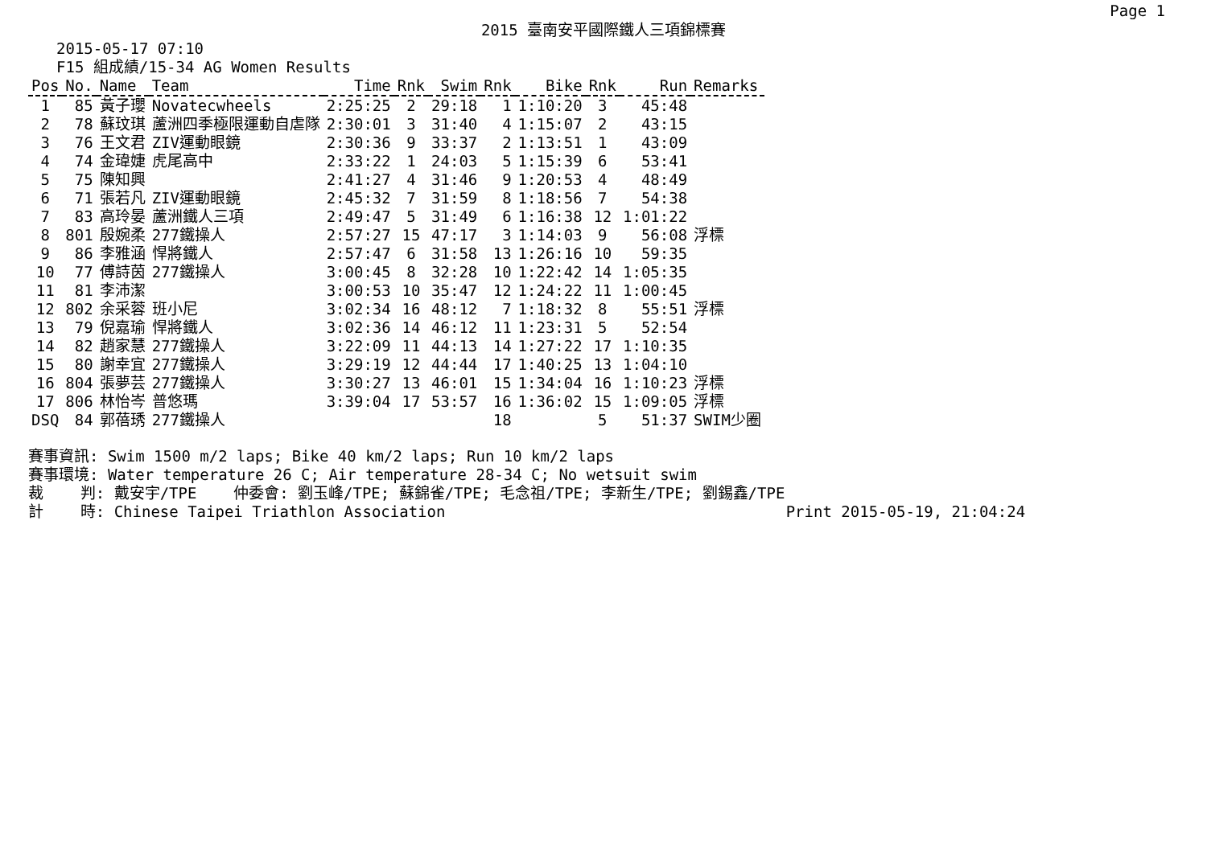Page 1
2015 臺南安平國際鐵人三項錦標賽
2015-05-17 07:10
F15 組成績/15-34 AG Women Results
| Pos | No. | Name | Team | Time | Rnk | Swim | Rnk | Bike | Rnk | Run | Remarks |
| --- | --- | --- | --- | --- | --- | --- | --- | --- | --- | --- | --- |
| 1 | 85 | 黃子瓔 | Novatecwheels | 2:25:25 | 2 | 29:18 | 1 | 1:10:20 | 3 | 45:48 | |
| 2 | 78 | 蘇玟琪 | 蘆洲四季極限運動自虐隊 | 2:30:01 | 3 | 31:40 | 4 | 1:15:07 | 2 | 43:15 | |
| 3 | 76 | 王文君 | ZIV運動眼鏡 | 2:30:36 | 9 | 33:37 | 2 | 1:13:51 | 1 | 43:09 | |
| 4 | 74 | 金瑋婕 | 虎尾高中 | 2:33:22 | 1 | 24:03 | 5 | 1:15:39 | 6 | 53:41 | |
| 5 | 75 | 陳知興 | | 2:41:27 | 4 | 31:46 | 9 | 1:20:53 | 4 | 48:49 | |
| 6 | 71 | 張若凡 | ZIV運動眼鏡 | 2:45:32 | 7 | 31:59 | 8 | 1:18:56 | 7 | 54:38 | |
| 7 | 83 | 高玲晏 | 蘆洲鐵人三項 | 2:49:47 | 5 | 31:49 | 6 | 1:16:38 | 12 | 1:01:22 | |
| 8 | 801 | 殷婉柔 | 277鐵操人 | 2:57:27 | 15 | 47:17 | 3 | 1:14:03 | 9 | 56:08 | 浮標 |
| 9 | 86 | 李雅涵 | 悍將鐵人 | 2:57:47 | 6 | 31:58 | 13 | 1:26:16 | 10 | 59:35 | |
| 10 | 77 | 傅詩茵 | 277鐵操人 | 3:00:45 | 8 | 32:28 | 10 | 1:22:42 | 14 | 1:05:35 | |
| 11 | 81 | 李沛潔 | | 3:00:53 | 10 | 35:47 | 12 | 1:24:22 | 11 | 1:00:45 | |
| 12 | 802 | 余采蓉 | 班小尼 | 3:02:34 | 16 | 48:12 | 7 | 1:18:32 | 8 | 55:51 | 浮標 |
| 13 | 79 | 倪嘉瑜 | 悍將鐵人 | 3:02:36 | 14 | 46:12 | 11 | 1:23:31 | 5 | 52:54 | |
| 14 | 82 | 趙家慧 | 277鐵操人 | 3:22:09 | 11 | 44:13 | 14 | 1:27:22 | 17 | 1:10:35 | |
| 15 | 80 | 謝幸宜 | 277鐵操人 | 3:29:19 | 12 | 44:44 | 17 | 1:40:25 | 13 | 1:04:10 | |
| 16 | 804 | 張夢芸 | 277鐵操人 | 3:30:27 | 13 | 46:01 | 15 | 1:34:04 | 16 | 1:10:23 | 浮標 |
| 17 | 806 | 林怡岑 | 普悠瑪 | 3:39:04 | 17 | 53:57 | 16 | 1:36:02 | 15 | 1:09:05 | 浮標 |
| DSQ | 84 | 郭蓓琇 | 277鐵操人 | | | | 18 | | 5 | 51:37 | SWIM少圈 |
賽事資訊: Swim 1500 m/2 laps; Bike 40 km/2 laps; Run 10 km/2 laps 賽事環境: Water temperature 26 C; Air temperature 28-34 C; No wetsuit swim 裁 判: 戴安宇/TPE 仲委會: 劉玉峰/TPE; 蘇錦雀/TPE; 毛念祖/TPE; 李新生/TPE; 劉錫鑫/TPE 計 時: Chinese Taipei Triathlon Association Print 2015-05-19, 21:04:24